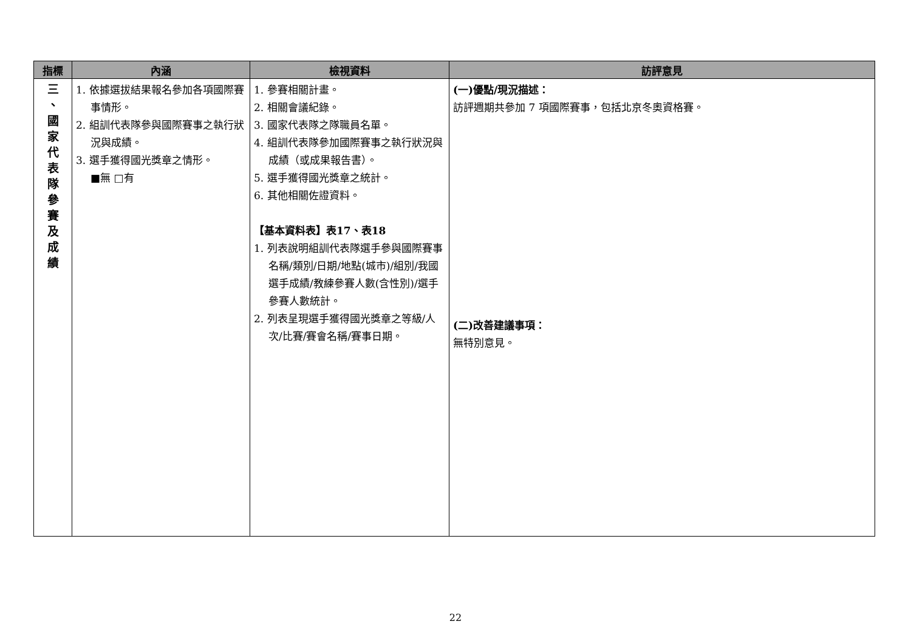| 指標 | 內涵 | 檢視資料 | 訪評意見 |
| --- | --- | --- | --- |
| 三 、 國 家 代 表 隊 參 賽 及 成 績 | 1. 依據選拔結果報名參加各項國際賽事情形。 2. 組訓代表隊參與國際賽事之執行狀況與成績。 3. 選手獲得國光獎章之情形。 ■無 □有 | 1. 參賽相關計畫。 2. 相關會議紀錄。 3. 國家代表隊之隊職員名單。 4. 組訓代表隊參加國際賽事之執行狀況與成績（或成果報告書）。 5. 選手獲得國光獎章之統計。 6. 其他相關佐證資料。 【基本資料表】表17、表18 1. 列表說明組訓代表隊選手參與國際賽事名稱/類別/日期/地點(城市)/組別/我國選手成績/教練參賽人數(含性別)/選手參賽人數統計。 2. 列表呈現選手獲得國光獎章之等級/人次/比賽/賽會名稱/賽事日期。 | (一)優點/現況描述： 訪評週期共參加 7 項國際賽事，包括北京冬奧資格賽。 (二)改善建議事項： 無特別意見。 |
22